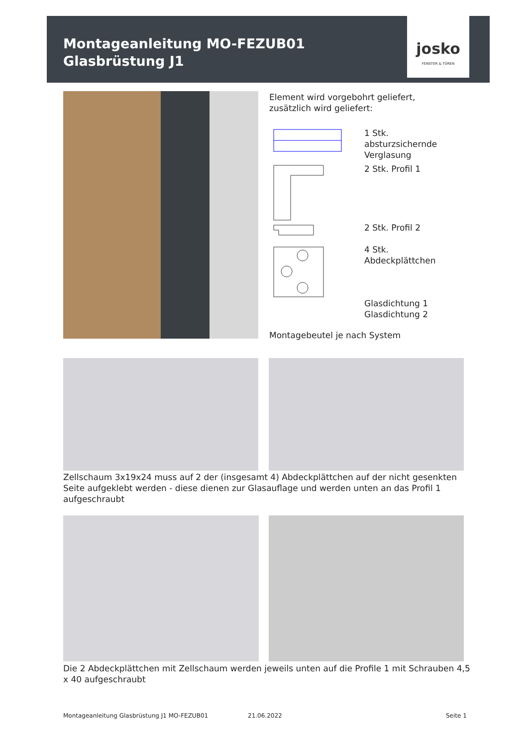Montageanleitung MO-FEZUB01
Glasbrüstung J1
josko
FENSTER & TÜREN
Element wird vorgebohrt geliefert,
zusätzlich wird geliefert:
1 Stk.
absturzsichernde
Verglasung
2 Stk. Profil 1
2 Stk. Profil 2
4 Stk.
Abdeckplättchen
Glasdichtung 1
Glasdichtung 2
Montagebeutel je nach System
Zellschaum 3x19x24 muss auf 2 der (insgesamt 4) Abdeckplättchen auf der nicht gesenkten Seite aufgeklebt werden - diese dienen zur Glasauflage und werden unten an das Profil 1 aufgeschraubt
Die 2 Abdeckplättchen mit Zellschaum werden jeweils unten auf die Profile 1 mit Schrauben 4,5 x 40 aufgeschraubt
Montageanleitung Glasbrüstung J1 MO-FEZUB01
21.06.2022 Seite 1